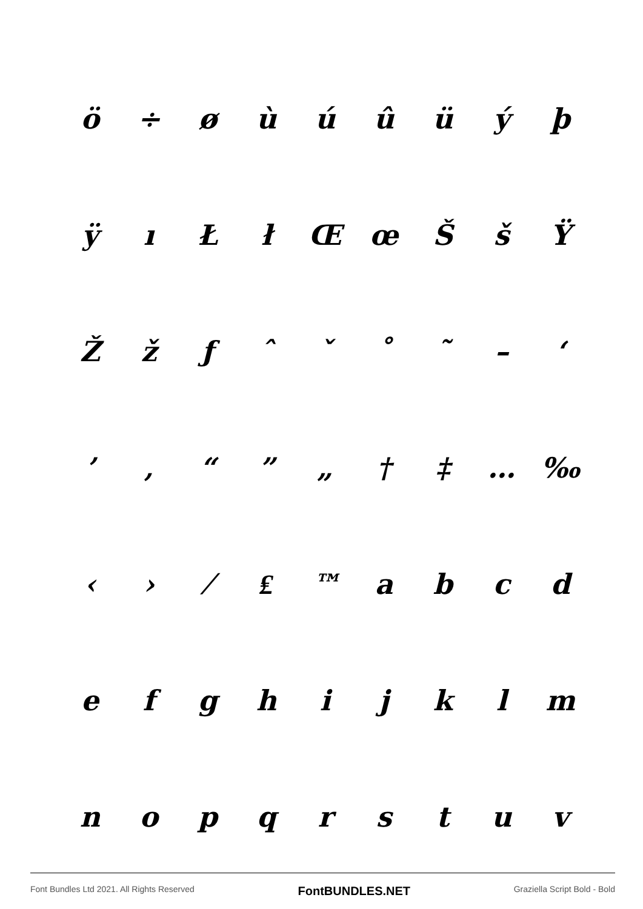ö ÷ ø ù ú û ü ý þ
ÿ ı Ł ł Œ œ Š š Ÿ
Ž ž ƒ ˆ ˇ ˚ ˜ – ‘
’ ‚ “ ” „ † ‡ … ‰
‹ › ⁄ ₤ ™ a b c d
e f g h i j k l m
n o p q r s t u v
Font Bundles Ltd 2021. All Rights Reserved FontBUNDLES.NET Graziella Script Bold - Bold